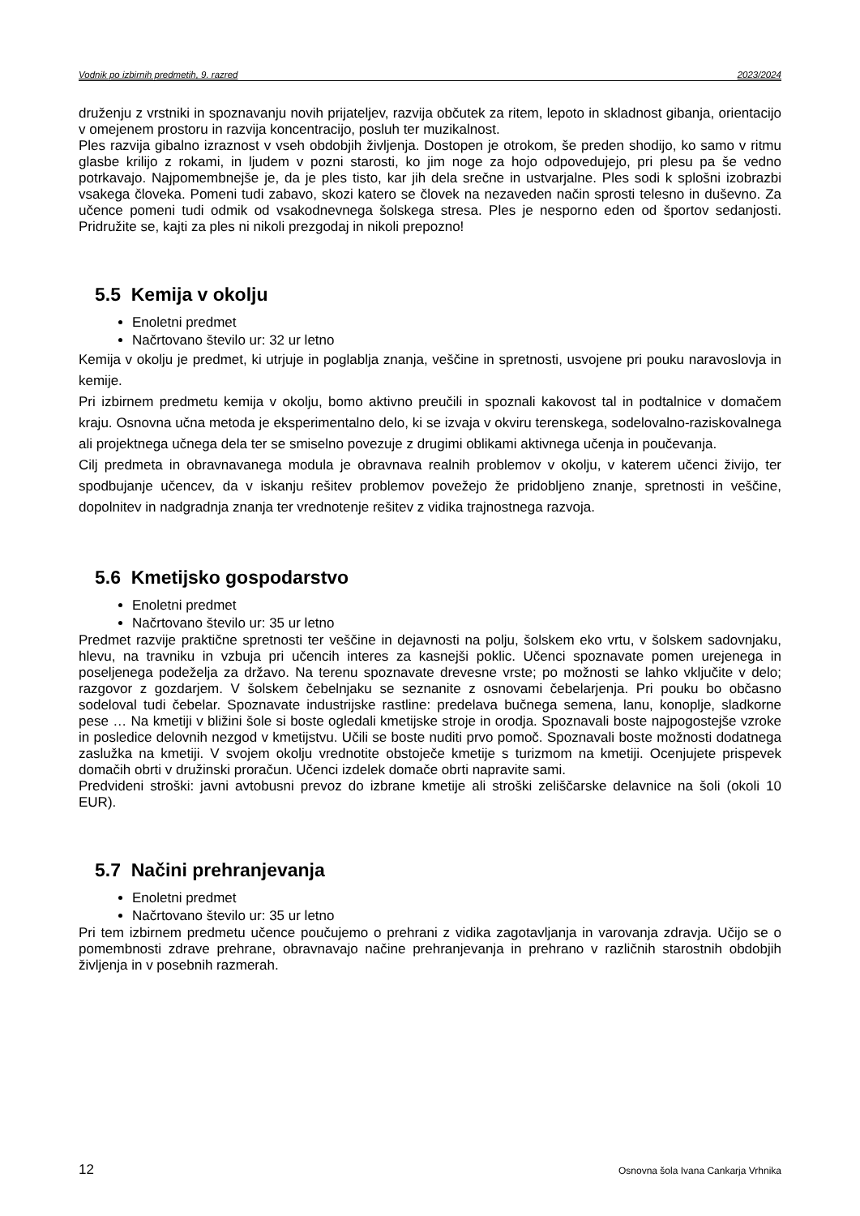Vodnik po izbirnih predmetih, 9. razred 2023/2024
druženju z vrstniki in spoznavanju novih prijateljev, razvija občutek za ritem, lepoto in skladnost gibanja, orientacijo v omejenem prostoru in razvija koncentracijo, posluh ter muzikalnost.
Ples razvija gibalno izraznost v vseh obdobjih življenja. Dostopen je otrokom, še preden shodijo, ko samo v ritmu glasbe krilijo z rokami, in ljudem v pozni starosti, ko jim noge za hojo odpovedujejo, pri plesu pa še vedno potrkavajo. Najpomembnejše je, da je ples tisto, kar jih dela srečne in ustvarjalne. Ples sodi k splošni izobrazbi vsakega človeka. Pomeni tudi zabavo, skozi katero se človek na nezaveden način sprosti telesno in duševno. Za učence pomeni tudi odmik od vsakodnevnega šolskega stresa. Ples je nesporno eden od športov sedanjosti. Pridružite se, kajti za ples ni nikoli prezgodaj in nikoli prepozno!
5.5 Kemija v okolju
Enoletni predmet
Načrtovano število ur: 32 ur letno
Kemija v okolju je predmet, ki utrjuje in poglablja znanja, veščine in spretnosti, usvojene pri pouku naravoslovja in kemije.
Pri izbirnem predmetu kemija v okolju, bomo aktivno preučili in spoznali kakovost tal in podtalnice v domačem kraju. Osnovna učna metoda je eksperimentalno delo, ki se izvaja v okviru terenskega, sodelovalno-raziskovalnega ali projektnega učnega dela ter se smiselno povezuje z drugimi oblikami aktivnega učenja in poučevanja.
Cilj predmeta in obravnavanega modula je obravnava realnih problemov v okolju, v katerem učenci živijo, ter spodbujanje učencev, da v iskanju rešitev problemov povežejo že pridobljeno znanje, spretnosti in veščine, dopolnitev in nadgradnja znanja ter vrednotenje rešitev z vidika trajnostnega razvoja.
5.6 Kmetijsko gospodarstvo
Enoletni predmet
Načrtovano število ur: 35 ur letno
Predmet razvije praktične spretnosti ter veščine in dejavnosti na polju, šolskem eko vrtu, v šolskem sadovnjaku, hlevu, na travniku in vzbuja pri učencih interes za kasnejši poklic. Učenci spoznavate pomen urejenega in poseljenega podeželja za državo. Na terenu spoznavate drevesne vrste; po možnosti se lahko vključite v delo; razgovor z gozdarjem. V šolskem čebelnjaku se seznanite z osnovami čebelarjenja. Pri pouku bo občasno sodeloval tudi čebelar. Spoznavate industrijske rastline: predelava bučnega semena, lanu, konoplje, sladkorne pese … Na kmetiji v bližini šole si boste ogledali kmetijske stroje in orodja. Spoznavali boste najpogostejše vzroke in posledice delovnih nezgod v kmetijstvu. Učili se boste nuditi prvo pomoč. Spoznavali boste možnosti dodatnega zaslužka na kmetiji. V svojem okolju vrednotite obstoječe kmetije s turizmom na kmetiji. Ocenjujete prispevek domačih obrti v družinski proračun. Učenci izdelek domače obrti napravite sami.
Predvideni stroški: javni avtobusni prevoz do izbrane kmetije ali stroški zeliščarske delavnice na šoli (okoli 10 EUR).
5.7 Načini prehranjevanja
Enoletni predmet
Načrtovano število ur: 35 ur letno
Pri tem izbirnem predmetu učence poučujemo o prehrani z vidika zagotavljanja in varovanja zdravja. Učijo se o pomembnosti zdrave prehrane, obravnavajo načine prehranjevanja in prehrano v različnih starostnih obdobjih življenja in v posebnih razmerah.
12 Osnovna šola Ivana Cankarja Vrhnika